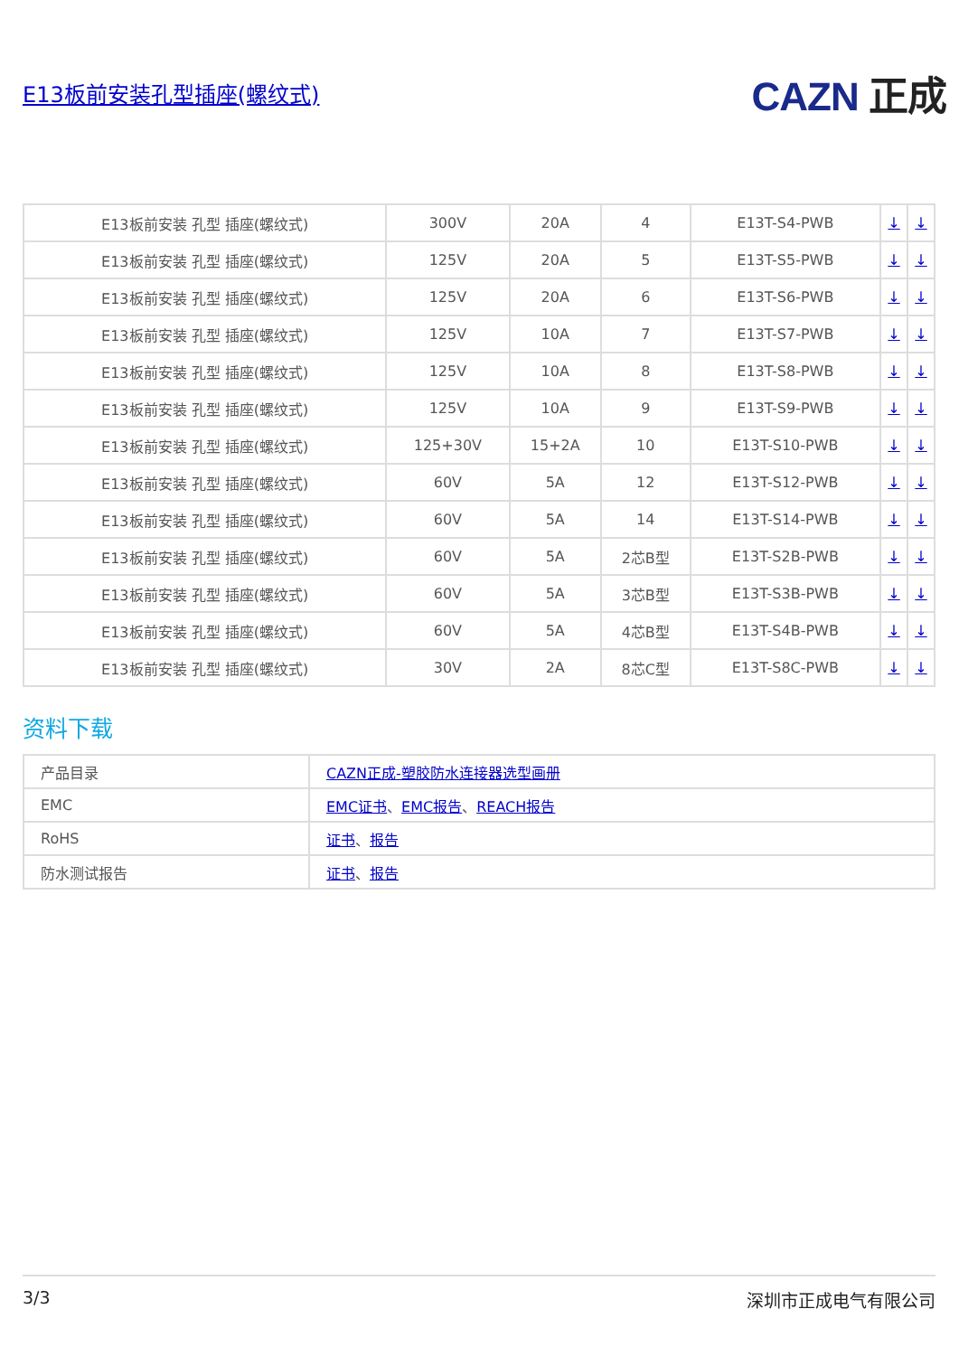E13板前安装孔型插座(螺纹式)
CAZN 正成
| E13板前安装 孔型 插座(螺纹式) | 300V | 20A | 4 | E13T-S4-PWB | ↓ | ↓ |
| E13板前安装 孔型 插座(螺纹式) | 125V | 20A | 5 | E13T-S5-PWB | ↓ | ↓ |
| E13板前安装 孔型 插座(螺纹式) | 125V | 20A | 6 | E13T-S6-PWB | ↓ | ↓ |
| E13板前安装 孔型 插座(螺纹式) | 125V | 10A | 7 | E13T-S7-PWB | ↓ | ↓ |
| E13板前安装 孔型 插座(螺纹式) | 125V | 10A | 8 | E13T-S8-PWB | ↓ | ↓ |
| E13板前安装 孔型 插座(螺纹式) | 125V | 10A | 9 | E13T-S9-PWB | ↓ | ↓ |
| E13板前安装 孔型 插座(螺纹式) | 125+30V | 15+2A | 10 | E13T-S10-PWB | ↓ | ↓ |
| E13板前安装 孔型 插座(螺纹式) | 60V | 5A | 12 | E13T-S12-PWB | ↓ | ↓ |
| E13板前安装 孔型 插座(螺纹式) | 60V | 5A | 14 | E13T-S14-PWB | ↓ | ↓ |
| E13板前安装 孔型 插座(螺纹式) | 60V | 5A | 2芯B型 | E13T-S2B-PWB | ↓ | ↓ |
| E13板前安装 孔型 插座(螺纹式) | 60V | 5A | 3芯B型 | E13T-S3B-PWB | ↓ | ↓ |
| E13板前安装 孔型 插座(螺纹式) | 60V | 5A | 4芯B型 | E13T-S4B-PWB | ↓ | ↓ |
| E13板前安装 孔型 插座(螺纹式) | 30V | 2A | 8芯C型 | E13T-S8C-PWB | ↓ | ↓ |
资料下载
| 产品目录 | CAZN正成-塑胶防水连接器选型画册 |
| EMC | EMC证书 、 EMC报告 、 REACH报告 |
| RoHS | 证书 、 报告 |
| 防水测试报告 | 证书 、 报告 |
3/3 深圳市正成电气有限公司